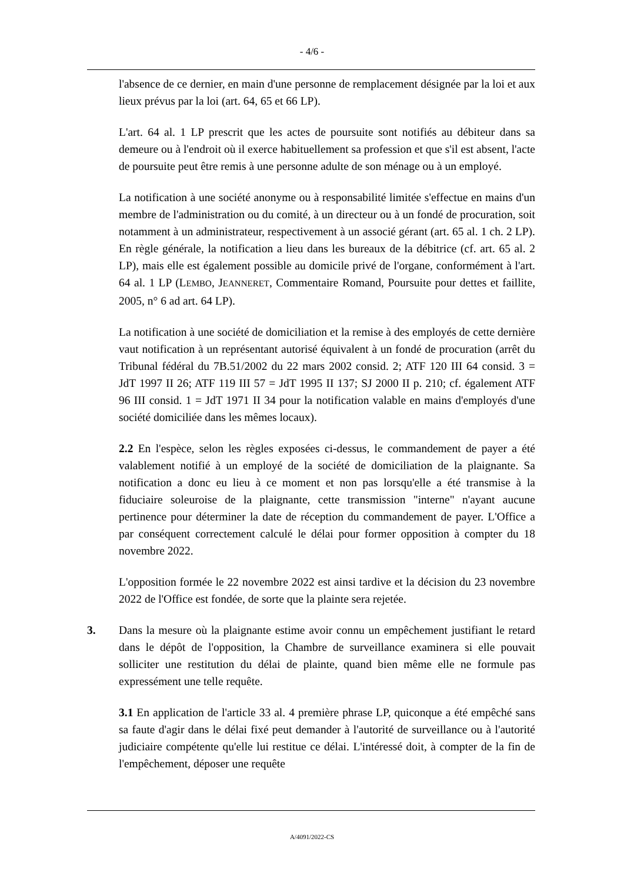- 4/6 -
l'absence de ce dernier, en main d'une personne de remplacement désignée par la loi et aux lieux prévus par la loi (art. 64, 65 et 66 LP).
L'art. 64 al. 1 LP prescrit que les actes de poursuite sont notifiés au débiteur dans sa demeure ou à l'endroit où il exerce habituellement sa profession et que s'il est absent, l'acte de poursuite peut être remis à une personne adulte de son ménage ou à un employé.
La notification à une société anonyme ou à responsabilité limitée s'effectue en mains d'un membre de l'administration ou du comité, à un directeur ou à un fondé de procuration, soit notamment à un administrateur, respectivement à un associé gérant (art. 65 al. 1 ch. 2 LP). En règle générale, la notification a lieu dans les bureaux de la débitrice (cf. art. 65 al. 2 LP), mais elle est également possible au domicile privé de l'organe, conformément à l'art. 64 al. 1 LP (LEMBO, JEANNERET, Commentaire Romand, Poursuite pour dettes et faillite, 2005, n° 6 ad art. 64 LP).
La notification à une société de domiciliation et la remise à des employés de cette dernière vaut notification à un représentant autorisé équivalent à un fondé de procuration (arrêt du Tribunal fédéral du 7B.51/2002 du 22 mars 2002 consid. 2; ATF 120 III 64 consid. 3 = JdT 1997 II 26; ATF 119 III 57 = JdT 1995 II 137; SJ 2000 II p. 210; cf. également ATF 96 III consid. 1 = JdT 1971 II 34 pour la notification valable en mains d'employés d'une société domiciliée dans les mêmes locaux).
2.2 En l'espèce, selon les règles exposées ci-dessus, le commandement de payer a été valablement notifié à un employé de la société de domiciliation de la plaignante. Sa notification a donc eu lieu à ce moment et non pas lorsqu'elle a été transmise à la fiduciaire soleuroise de la plaignante, cette transmission "interne" n'ayant aucune pertinence pour déterminer la date de réception du commandement de payer. L'Office a par conséquent correctement calculé le délai pour former opposition à compter du 18 novembre 2022.
L'opposition formée le 22 novembre 2022 est ainsi tardive et la décision du 23 novembre 2022 de l'Office est fondée, de sorte que la plainte sera rejetée.
3. Dans la mesure où la plaignante estime avoir connu un empêchement justifiant le retard dans le dépôt de l'opposition, la Chambre de surveillance examinera si elle pouvait solliciter une restitution du délai de plainte, quand bien même elle ne formule pas expressément une telle requête.
3.1 En application de l'article 33 al. 4 première phrase LP, quiconque a été empêché sans sa faute d'agir dans le délai fixé peut demander à l'autorité de surveillance ou à l'autorité judiciaire compétente qu'elle lui restitue ce délai. L'intéressé doit, à compter de la fin de l'empêchement, déposer une requête
A/4091/2022-CS